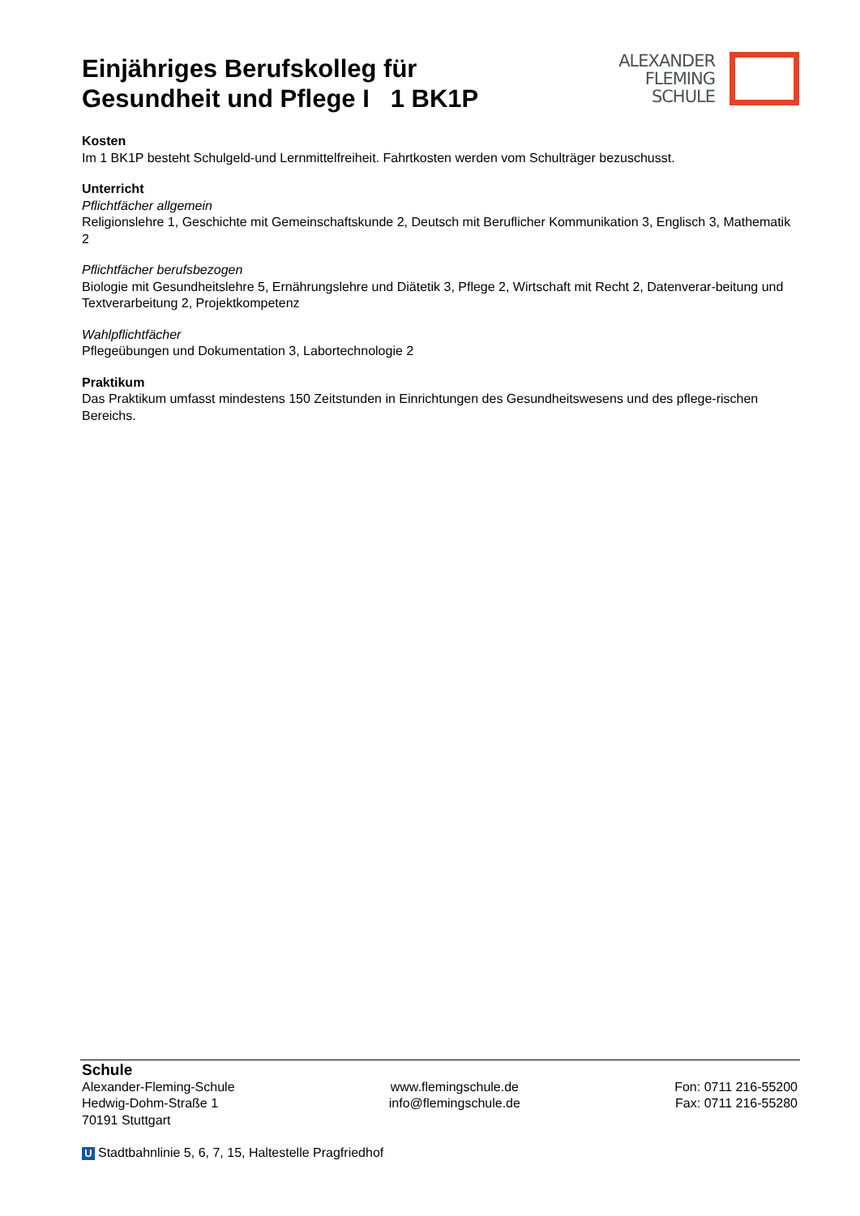Einjähriges Berufskolleg für
Gesundheit und Pflege I 1 BK1P
ALEXANDER
FLEMING
SCHULE
Kosten
Im 1 BK1P besteht Schulgeld-und Lernmittelfreiheit. Fahrtkosten werden vom Schulträger bezuschusst.
Unterricht
Pflichtfächer allgemein
Religionslehre 1, Geschichte mit Gemeinschaftskunde 2, Deutsch mit Beruflicher Kommunikation 3, Englisch 3, Mathematik 2
Pflichtfächer berufsbezogen
Biologie mit Gesundheitslehre 5, Ernährungslehre und Diätetik 3, Pflege 2, Wirtschaft mit Recht 2, Datenverar-beitung und Textverarbeitung 2, Projektkompetenz
Wahlpflichtfächer
Pflegeübungen und Dokumentation 3, Labortechnologie 2
Praktikum
Das Praktikum umfasst mindestens 150 Zeitstunden in Einrichtungen des Gesundheitswesens und des pflege-rischen Bereichs.
Schule
Alexander-Fleming-Schule
Hedwig-Dohm-Straße 1
70191 Stuttgart
www.flemingschule.de
info@flemingschule.de
Fon: 0711 216-55200
Fax: 0711 216-55280
U Stadtbahnlinie 5, 6, 7, 15, Haltestelle Pragfriedhof